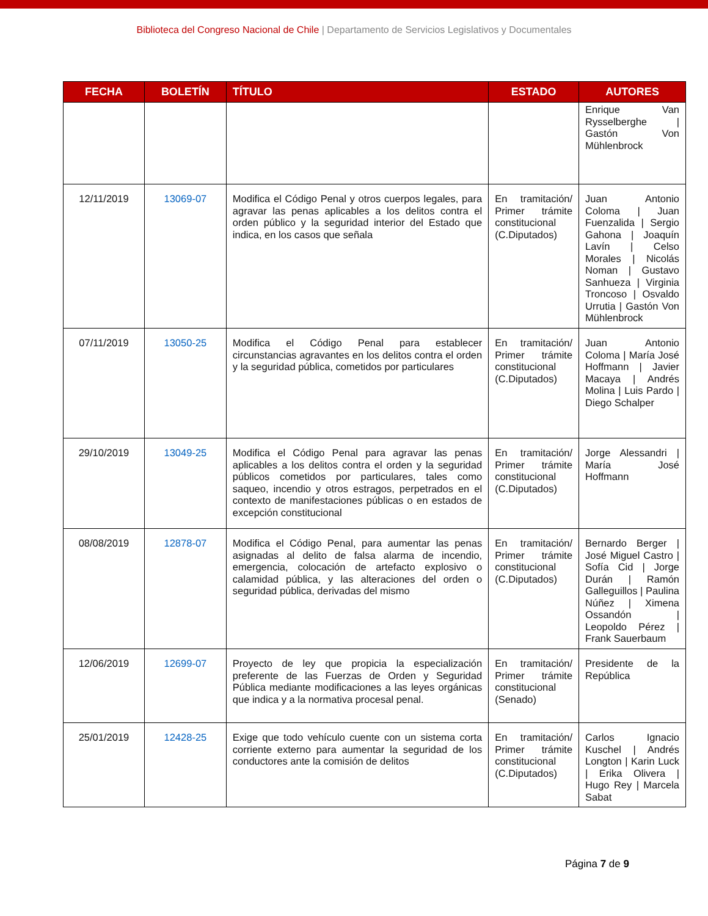Biblioteca del Congreso Nacional de Chile | Departamento de Servicios Legislativos y Documentales
| FECHA | BOLETÍN | TÍTULO | ESTADO | AUTORES |
| --- | --- | --- | --- | --- |
| | | | | Enrique Van Rysselberghe / Gastón Von Mühlenbrock |
| 12/11/2019 | 13069-07 | Modifica el Código Penal y otros cuerpos legales, para agravar las penas aplicables a los delitos contra el orden público y la seguridad interior del Estado que indica, en los casos que señala | En tramitación/ Primer trámite constitucional (C.Diputados) | Juan Antonio Coloma / Juan Fuenzalida / Sergio Gahona / Joaquín Lavín / Celso Morales / Nicolás Noman / Gustavo Sanhueza / Virginia Troncoso / Osvaldo Urrutia / Gastón Von Mühlenbrock |
| 07/11/2019 | 13050-25 | Modifica el Código Penal para establecer circunstancias agravantes en los delitos contra el orden y la seguridad pública, cometidos por particulares | En tramitación/ Primer trámite constitucional (C.Diputados) | Juan Antonio Coloma / María José Hoffmann / Javier Macaya / Andrés Molina / Luis Pardo / Diego Schalper |
| 29/10/2019 | 13049-25 | Modifica el Código Penal para agravar las penas aplicables a los delitos contra el orden y la seguridad públicos cometidos por particulares, tales como saqueo, incendio y otros estragos, perpetrados en el contexto de manifestaciones públicas o en estados de excepción constitucional | En tramitación/ Primer trámite constitucional (C.Diputados) | Jorge Alessandri / María José Hoffmann |
| 08/08/2019 | 12878-07 | Modifica el Código Penal, para aumentar las penas asignadas al delito de falsa alarma de incendio, emergencia, colocación de artefacto explosivo o calamidad pública, y las alteraciones del orden o seguridad pública, derivadas del mismo | En tramitación/ Primer trámite constitucional (C.Diputados) | Bernardo Berger / José Miguel Castro / Sofía Cid / Jorge Durán / Ramón Galleguillos / Paulina Núñez / Ximena Ossandón / Leopoldo Pérez / Frank Sauerbaum |
| 12/06/2019 | 12699-07 | Proyecto de ley que propicia la especialización preferente de las Fuerzas de Orden y Seguridad Pública mediante modificaciones a las leyes orgánicas que indica y a la normativa procesal penal. | En tramitación/ Primer trámite constitucional (Senado) | Presidente de la República |
| 25/01/2019 | 12428-25 | Exige que todo vehículo cuente con un sistema corta corriente externo para aumentar la seguridad de los conductores ante la comisión de delitos | En tramitación/ Primer trámite constitucional (C.Diputados) | Carlos Ignacio Kuschel / Andrés Longton / Karin Luck / Erika Olivera / Hugo Rey / Marcela Sabat |
Página 7 de 9